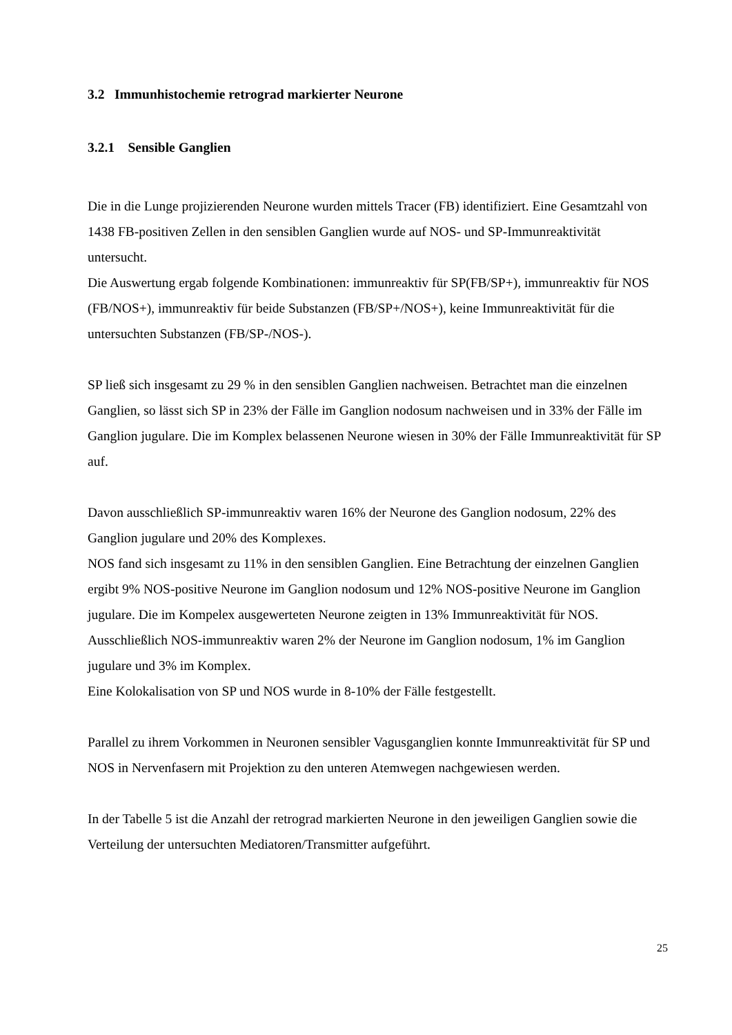3.2 Immunhistochemie retrograd markierter Neurone
3.2.1 Sensible Ganglien
Die in die Lunge projizierenden Neurone wurden mittels Tracer (FB) identifiziert. Eine Gesamtzahl von 1438 FB-positiven Zellen in den sensiblen Ganglien wurde auf NOS- und SP-Immunreaktivität untersucht.
Die Auswertung ergab folgende Kombinationen: immunreaktiv für SP(FB/SP+), immunreaktiv für NOS (FB/NOS+), immunreaktiv für beide Substanzen (FB/SP+/NOS+), keine Immunreaktivität für die untersuchten Substanzen (FB/SP-/NOS-).
SP ließ sich insgesamt zu 29 % in den sensiblen Ganglien nachweisen. Betrachtet man die einzelnen Ganglien, so lässt sich SP in 23% der Fälle im Ganglion nodosum nachweisen und in 33% der Fälle im Ganglion jugulare. Die im Komplex belassenen Neurone wiesen in 30% der Fälle Immunreaktivität für SP auf.
Davon ausschließlich SP-immunreaktiv waren 16% der Neurone des Ganglion nodosum, 22% des Ganglion jugulare und 20% des Komplexes.
NOS fand sich insgesamt zu 11% in den sensiblen Ganglien. Eine Betrachtung der einzelnen Ganglien ergibt 9% NOS-positive Neurone im Ganglion nodosum und 12% NOS-positive Neurone im Ganglion jugulare. Die im Kompelex ausgewerteten Neurone zeigten in 13% Immunreaktivität für NOS.
Ausschließlich NOS-immunreaktiv waren 2% der Neurone im Ganglion nodosum, 1% im Ganglion jugulare und 3% im Komplex.
Eine Kolokalisation von SP und NOS wurde in 8-10% der Fälle festgestellt.
Parallel zu ihrem Vorkommen in Neuronen sensibler Vagusganglien konnte Immunreaktivität für SP und NOS in Nervenfasern mit Projektion zu den unteren Atemwegen nachgewiesen werden.
In der Tabelle 5 ist die Anzahl der retrograd markierten Neurone in den jeweiligen Ganglien sowie die Verteilung der untersuchten Mediatoren/Transmitter aufgeführt.
25